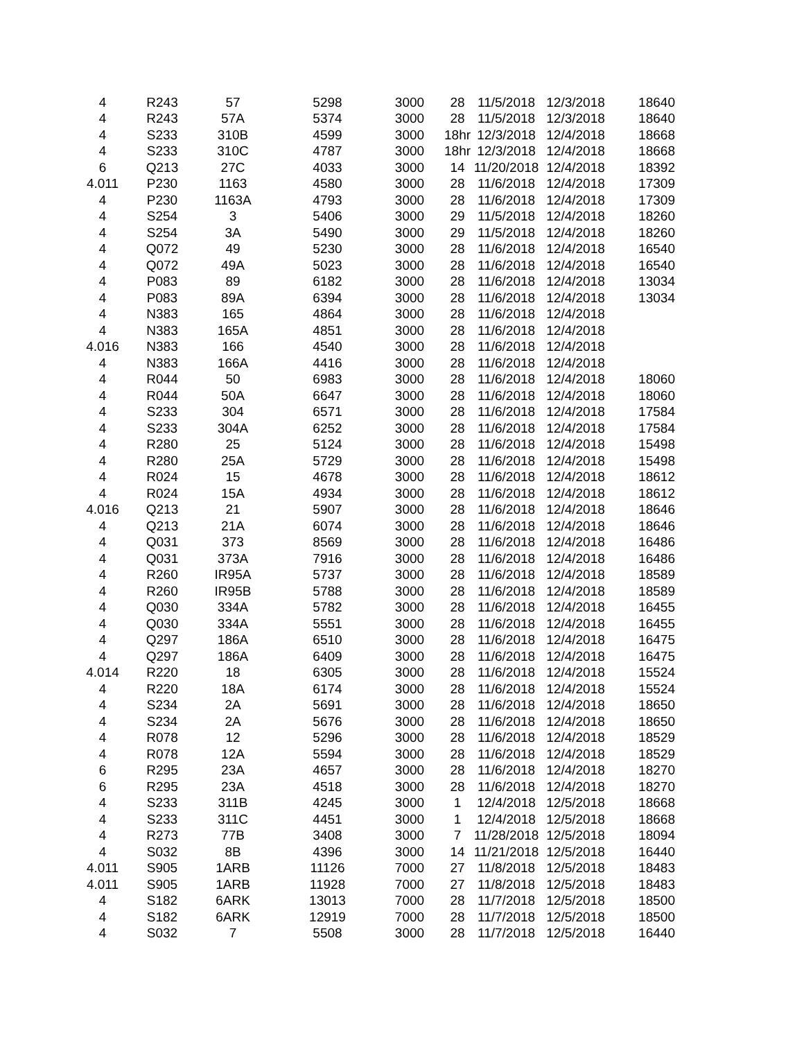| 4 | R243 | 57 | 5298 | 3000 | 28 | 11/5/2018 | 12/3/2018 | 18640 |
| 4 | R243 | 57A | 5374 | 3000 | 28 | 11/5/2018 | 12/3/2018 | 18640 |
| 4 | S233 | 310B | 4599 | 3000 | 18hr | 12/3/2018 | 12/4/2018 | 18668 |
| 4 | S233 | 310C | 4787 | 3000 | 18hr | 12/3/2018 | 12/4/2018 | 18668 |
| 6 | Q213 | 27C | 4033 | 3000 | 14 | 11/20/2018 | 12/4/2018 | 18392 |
| 4.011 | P230 | 1163 | 4580 | 3000 | 28 | 11/6/2018 | 12/4/2018 | 17309 |
| 4 | P230 | 1163A | 4793 | 3000 | 28 | 11/6/2018 | 12/4/2018 | 17309 |
| 4 | S254 | 3 | 5406 | 3000 | 29 | 11/5/2018 | 12/4/2018 | 18260 |
| 4 | S254 | 3A | 5490 | 3000 | 29 | 11/5/2018 | 12/4/2018 | 18260 |
| 4 | Q072 | 49 | 5230 | 3000 | 28 | 11/6/2018 | 12/4/2018 | 16540 |
| 4 | Q072 | 49A | 5023 | 3000 | 28 | 11/6/2018 | 12/4/2018 | 16540 |
| 4 | P083 | 89 | 6182 | 3000 | 28 | 11/6/2018 | 12/4/2018 | 13034 |
| 4 | P083 | 89A | 6394 | 3000 | 28 | 11/6/2018 | 12/4/2018 | 13034 |
| 4 | N383 | 165 | 4864 | 3000 | 28 | 11/6/2018 | 12/4/2018 | |
| 4 | N383 | 165A | 4851 | 3000 | 28 | 11/6/2018 | 12/4/2018 | |
| 4.016 | N383 | 166 | 4540 | 3000 | 28 | 11/6/2018 | 12/4/2018 | |
| 4 | N383 | 166A | 4416 | 3000 | 28 | 11/6/2018 | 12/4/2018 | |
| 4 | R044 | 50 | 6983 | 3000 | 28 | 11/6/2018 | 12/4/2018 | 18060 |
| 4 | R044 | 50A | 6647 | 3000 | 28 | 11/6/2018 | 12/4/2018 | 18060 |
| 4 | S233 | 304 | 6571 | 3000 | 28 | 11/6/2018 | 12/4/2018 | 17584 |
| 4 | S233 | 304A | 6252 | 3000 | 28 | 11/6/2018 | 12/4/2018 | 17584 |
| 4 | R280 | 25 | 5124 | 3000 | 28 | 11/6/2018 | 12/4/2018 | 15498 |
| 4 | R280 | 25A | 5729 | 3000 | 28 | 11/6/2018 | 12/4/2018 | 15498 |
| 4 | R024 | 15 | 4678 | 3000 | 28 | 11/6/2018 | 12/4/2018 | 18612 |
| 4 | R024 | 15A | 4934 | 3000 | 28 | 11/6/2018 | 12/4/2018 | 18612 |
| 4.016 | Q213 | 21 | 5907 | 3000 | 28 | 11/6/2018 | 12/4/2018 | 18646 |
| 4 | Q213 | 21A | 6074 | 3000 | 28 | 11/6/2018 | 12/4/2018 | 18646 |
| 4 | Q031 | 373 | 8569 | 3000 | 28 | 11/6/2018 | 12/4/2018 | 16486 |
| 4 | Q031 | 373A | 7916 | 3000 | 28 | 11/6/2018 | 12/4/2018 | 16486 |
| 4 | R260 | IR95A | 5737 | 3000 | 28 | 11/6/2018 | 12/4/2018 | 18589 |
| 4 | R260 | IR95B | 5788 | 3000 | 28 | 11/6/2018 | 12/4/2018 | 18589 |
| 4 | Q030 | 334A | 5782 | 3000 | 28 | 11/6/2018 | 12/4/2018 | 16455 |
| 4 | Q030 | 334A | 5551 | 3000 | 28 | 11/6/2018 | 12/4/2018 | 16455 |
| 4 | Q297 | 186A | 6510 | 3000 | 28 | 11/6/2018 | 12/4/2018 | 16475 |
| 4 | Q297 | 186A | 6409 | 3000 | 28 | 11/6/2018 | 12/4/2018 | 16475 |
| 4.014 | R220 | 18 | 6305 | 3000 | 28 | 11/6/2018 | 12/4/2018 | 15524 |
| 4 | R220 | 18A | 6174 | 3000 | 28 | 11/6/2018 | 12/4/2018 | 15524 |
| 4 | S234 | 2A | 5691 | 3000 | 28 | 11/6/2018 | 12/4/2018 | 18650 |
| 4 | S234 | 2A | 5676 | 3000 | 28 | 11/6/2018 | 12/4/2018 | 18650 |
| 4 | R078 | 12 | 5296 | 3000 | 28 | 11/6/2018 | 12/4/2018 | 18529 |
| 4 | R078 | 12A | 5594 | 3000 | 28 | 11/6/2018 | 12/4/2018 | 18529 |
| 6 | R295 | 23A | 4657 | 3000 | 28 | 11/6/2018 | 12/4/2018 | 18270 |
| 6 | R295 | 23A | 4518 | 3000 | 28 | 11/6/2018 | 12/4/2018 | 18270 |
| 4 | S233 | 311B | 4245 | 3000 | 1 | 12/4/2018 | 12/5/2018 | 18668 |
| 4 | S233 | 311C | 4451 | 3000 | 1 | 12/4/2018 | 12/5/2018 | 18668 |
| 4 | R273 | 77B | 3408 | 3000 | 7 | 11/28/2018 | 12/5/2018 | 18094 |
| 4 | S032 | 8B | 4396 | 3000 | 14 | 11/21/2018 | 12/5/2018 | 16440 |
| 4.011 | S905 | 1ARB | 11126 | 7000 | 27 | 11/8/2018 | 12/5/2018 | 18483 |
| 4.011 | S905 | 1ARB | 11928 | 7000 | 27 | 11/8/2018 | 12/5/2018 | 18483 |
| 4 | S182 | 6ARK | 13013 | 7000 | 28 | 11/7/2018 | 12/5/2018 | 18500 |
| 4 | S182 | 6ARK | 12919 | 7000 | 28 | 11/7/2018 | 12/5/2018 | 18500 |
| 4 | S032 | 7 | 5508 | 3000 | 28 | 11/7/2018 | 12/5/2018 | 16440 |